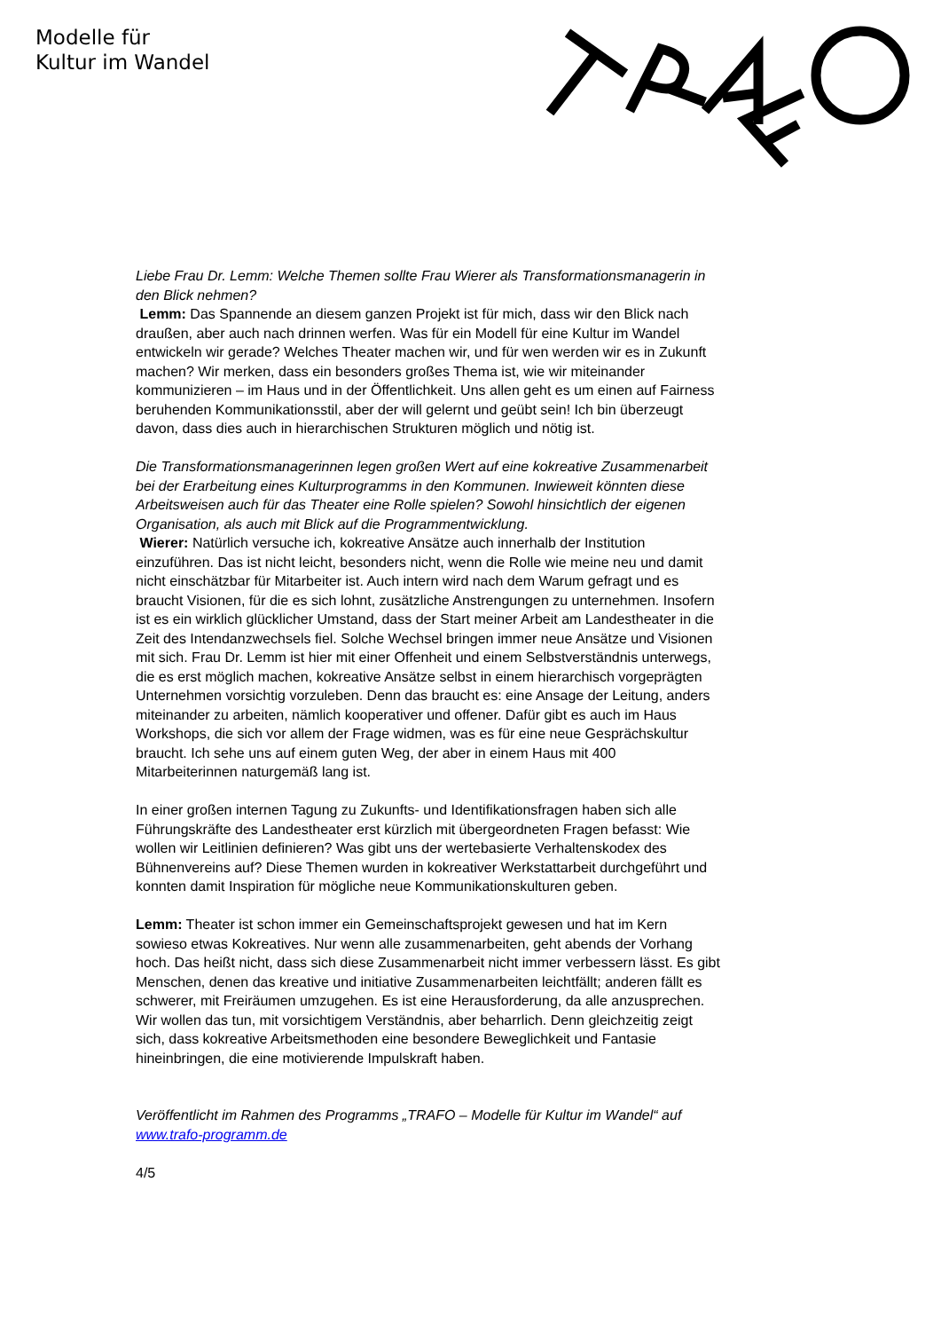Modelle für
Kultur im Wandel
Liebe Frau Dr. Lemm: Welche Themen sollte Frau Wierer als Transformationsmanagerin in den Blick nehmen?
Lemm: Das Spannende an diesem ganzen Projekt ist für mich, dass wir den Blick nach draußen, aber auch nach drinnen werfen. Was für ein Modell für eine Kultur im Wandel entwickeln wir gerade? Welches Theater machen wir, und für wen werden wir es in Zukunft machen? Wir merken, dass ein besonders großes Thema ist, wie wir miteinander kommunizieren – im Haus und in der Öffentlichkeit. Uns allen geht es um einen auf Fairness beruhenden Kommunikationsstil, aber der will gelernt und geübt sein! Ich bin überzeugt davon, dass dies auch in hierarchischen Strukturen möglich und nötig ist.
Die Transformationsmanagerinnen legen großen Wert auf eine kokreative Zusammenarbeit bei der Erarbeitung eines Kulturprogramms in den Kommunen. Inwieweit könnten diese Arbeitsweisen auch für das Theater eine Rolle spielen? Sowohl hinsichtlich der eigenen Organisation, als auch mit Blick auf die Programmentwicklung.
Wierer: Natürlich versuche ich, kokreative Ansätze auch innerhalb der Institution einzuführen. Das ist nicht leicht, besonders nicht, wenn die Rolle wie meine neu und damit nicht einschätzbar für Mitarbeiter ist. Auch intern wird nach dem Warum gefragt und es braucht Visionen, für die es sich lohnt, zusätzliche Anstrengungen zu unternehmen. Insofern ist es ein wirklich glücklicher Umstand, dass der Start meiner Arbeit am Landestheater in die Zeit des Intendanzwechsels fiel. Solche Wechsel bringen immer neue Ansätze und Visionen mit sich. Frau Dr. Lemm ist hier mit einer Offenheit und einem Selbstverständnis unterwegs, die es erst möglich machen, kokreative Ansätze selbst in einem hierarchisch vorgeprägten Unternehmen vorsichtig vorzuleben. Denn das braucht es: eine Ansage der Leitung, anders miteinander zu arbeiten, nämlich kooperativer und offener. Dafür gibt es auch im Haus Workshops, die sich vor allem der Frage widmen, was es für eine neue Gesprächskultur braucht. Ich sehe uns auf einem guten Weg, der aber in einem Haus mit 400 Mitarbeiterinnen naturgemäß lang ist.
In einer großen internen Tagung zu Zukunfts- und Identifikationsfragen haben sich alle Führungskräfte des Landestheater erst kürzlich mit übergeordneten Fragen befasst: Wie wollen wir Leitlinien definieren? Was gibt uns der wertebasierte Verhaltenskodex des Bühnenvereins auf? Diese Themen wurden in kokreativer Werkstattarbeit durchgeführt und konnten damit Inspiration für mögliche neue Kommunikationskulturen geben.
Lemm: Theater ist schon immer ein Gemeinschaftsprojekt gewesen und hat im Kern sowieso etwas Kokreatives. Nur wenn alle zusammenarbeiten, geht abends der Vorhang hoch. Das heißt nicht, dass sich diese Zusammenarbeit nicht immer verbessern lässt. Es gibt Menschen, denen das kreative und initiative Zusammenarbeiten leichtfällt; anderen fällt es schwerer, mit Freiräumen umzugehen. Es ist eine Herausforderung, da alle anzusprechen. Wir wollen das tun, mit vorsichtigem Verständnis, aber beharrlich. Denn gleichzeitig zeigt sich, dass kokreative Arbeitsmethoden eine besondere Beweglichkeit und Fantasie hineinbringen, die eine motivierende Impulskraft haben.
Veröffentlicht im Rahmen des Programms „TRAFO – Modelle für Kultur im Wandel“ auf www.trafo-programm.de
4/5